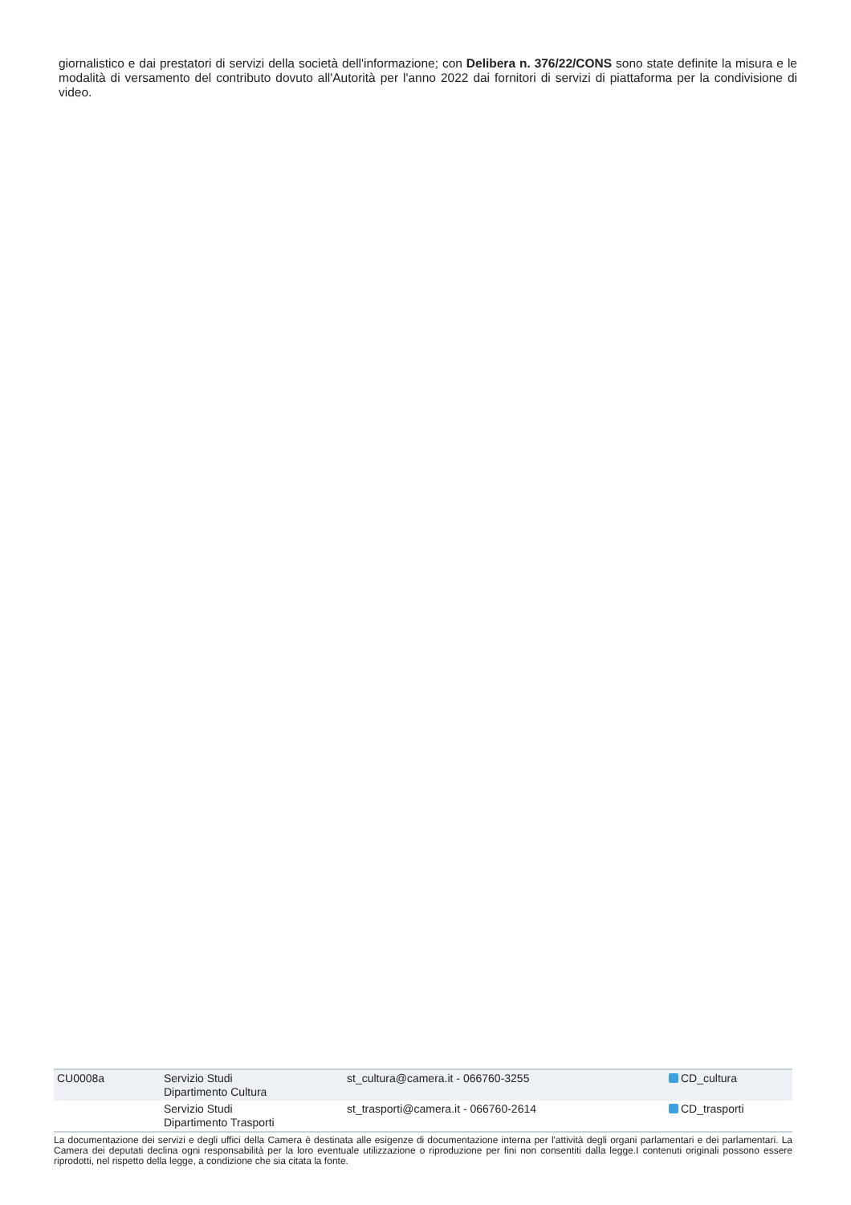giornalistico e dai prestatori di servizi della società dell'informazione; con Delibera n. 376/22/CONS sono state definite la misura e le modalità di versamento del contributo dovuto all'Autorità per l'anno 2022 dai fornitori di servizi di piattaforma per la condivisione di video.
| CU0008a | Servizio Studi Dipartimento Cultura | st_cultura@camera.it - 066760-3255 | CD_cultura |
| | Servizio Studi Dipartimento Trasporti | st_trasporti@camera.it - 066760-2614 | CD_trasporti |
La documentazione dei servizi e degli uffici della Camera è destinata alle esigenze di documentazione interna per l'attività degli organi parlamentari e dei parlamentari. La Camera dei deputati declina ogni responsabilità per la loro eventuale utilizzazione o riproduzione per fini non consentiti dalla legge.I contenuti originali possono essere riprodotti, nel rispetto della legge, a condizione che sia citata la fonte.